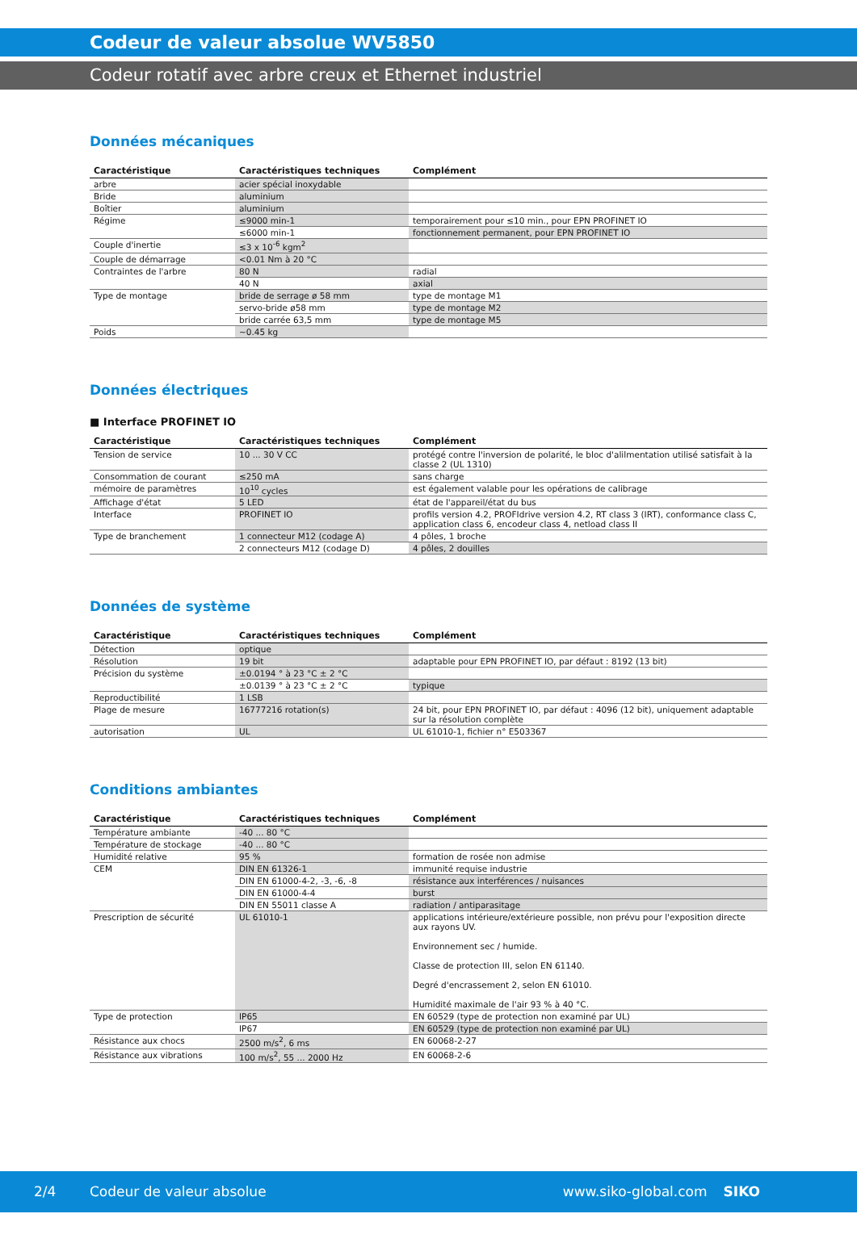Codeur de valeur absolue WV5850
Codeur rotatif avec arbre creux et Ethernet industriel
Données mécaniques
| Caractéristique | Caractéristiques techniques | Complément |
| --- | --- | --- |
| arbre | acier spécial inoxydable | |
| Bride | aluminium | |
| Boîtier | aluminium | |
| Régime | ≤9000 min-1 | temporairement pour ≤10 min., pour EPN PROFINET IO |
| | ≤6000 min-1 | fonctionnement permanent, pour EPN PROFINET IO |
| Couple d'inertie | ≤3 x 10<sup>-6</sup> kgm<sup>2</sup> | |
| Couple de démarrage | <0.01 Nm à 20 °C | |
| Contraintes de l'arbre | 80 N | radial |
| | 40 N | axial |
| Type de montage | bride de serrage ø 58 mm | type de montage M1 |
| | servo-bride ø58 mm | type de montage M2 |
| | bride carrée 63,5 mm | type de montage M5 |
| Poids | ~0.45 kg | |
Données électriques
■ Interface PROFINET IO
| Caractéristique | Caractéristiques techniques | Complément |
| --- | --- | --- |
| Tension de service | 10 ... 30 V CC | protégé contre l'inversion de polarité, le bloc d'alilmentation utilisé satisfait à la classe 2 (UL 1310) |
| Consommation de courant | ≤250 mA | sans charge |
| mémoire de paramètres | 10<sup>10</sup> cycles | est également valable pour les opérations de calibrage |
| Affichage d'état | 5 LED | état de l'appareil/état du bus |
| Interface | PROFINET IO | profils version 4.2, PROFIdrive version 4.2, RT class 3 (IRT), conformance class C, application class 6, encodeur class 4, netload class II |
| Type de branchement | 1 connecteur M12 (codage A) | 4 pôles, 1 broche |
| | 2 connecteurs M12 (codage D) | 4 pôles, 2 douilles |
Données de système
| Caractéristique | Caractéristiques techniques | Complément |
| --- | --- | --- |
| Détection | optique | |
| Résolution | 19 bit | adaptable pour EPN PROFINET IO, par défaut : 8192 (13 bit) |
| Précision du système | ±0.0194 ° à 23 °C ± 2 °C | |
| | ±0.0139 ° à 23 °C ± 2 °C | typique |
| Reproductibilité | 1 LSB | |
| Plage de mesure | 16777216 rotation(s) | 24 bit, pour EPN PROFINET IO, par défaut : 4096 (12 bit), uniquement adaptable sur la résolution complète |
| autorisation | UL | UL 61010-1, fichier n° E503367 |
Conditions ambiantes
| Caractéristique | Caractéristiques techniques | Complément |
| --- | --- | --- |
| Température ambiante | -40 ... 80 °C | |
| Température de stockage | -40 ... 80 °C | |
| Humidité relative | 95 % | formation de rosée non admise |
| CEM | DIN EN 61326-1 | immunité requise industrie |
| | DIN EN 61000-4-2, -3, -6, -8 | résistance aux interférences / nuisances |
| | DIN EN 61000-4-4 | burst |
| | DIN EN 55011 classe A | radiation / antiparasitage |
| Prescription de sécurité | UL 61010-1 | applications intérieure/extérieure possible, non prévu pour l'exposition directe aux rayons UV. Environnement sec / humide. Classe de protection III, selon EN 61140. Degré d'encrassement 2, selon EN 61010. Humidité maximale de l'air 93 % à 40 °C. |
| Type de protection | IP65 | EN 60529 (type de protection non examiné par UL) |
| | IP67 | EN 60529 (type de protection non examiné par UL) |
| Résistance aux chocs | 2500 m/s<sup>2</sup>, 6 ms | EN 60068-2-27 |
| Résistance aux vibrations | 100 m/s<sup>2</sup>, 55 ... 2000 Hz | EN 60068-2-6 |
2/4 Codeur de valeur absolue www.siko-global.com SIKO